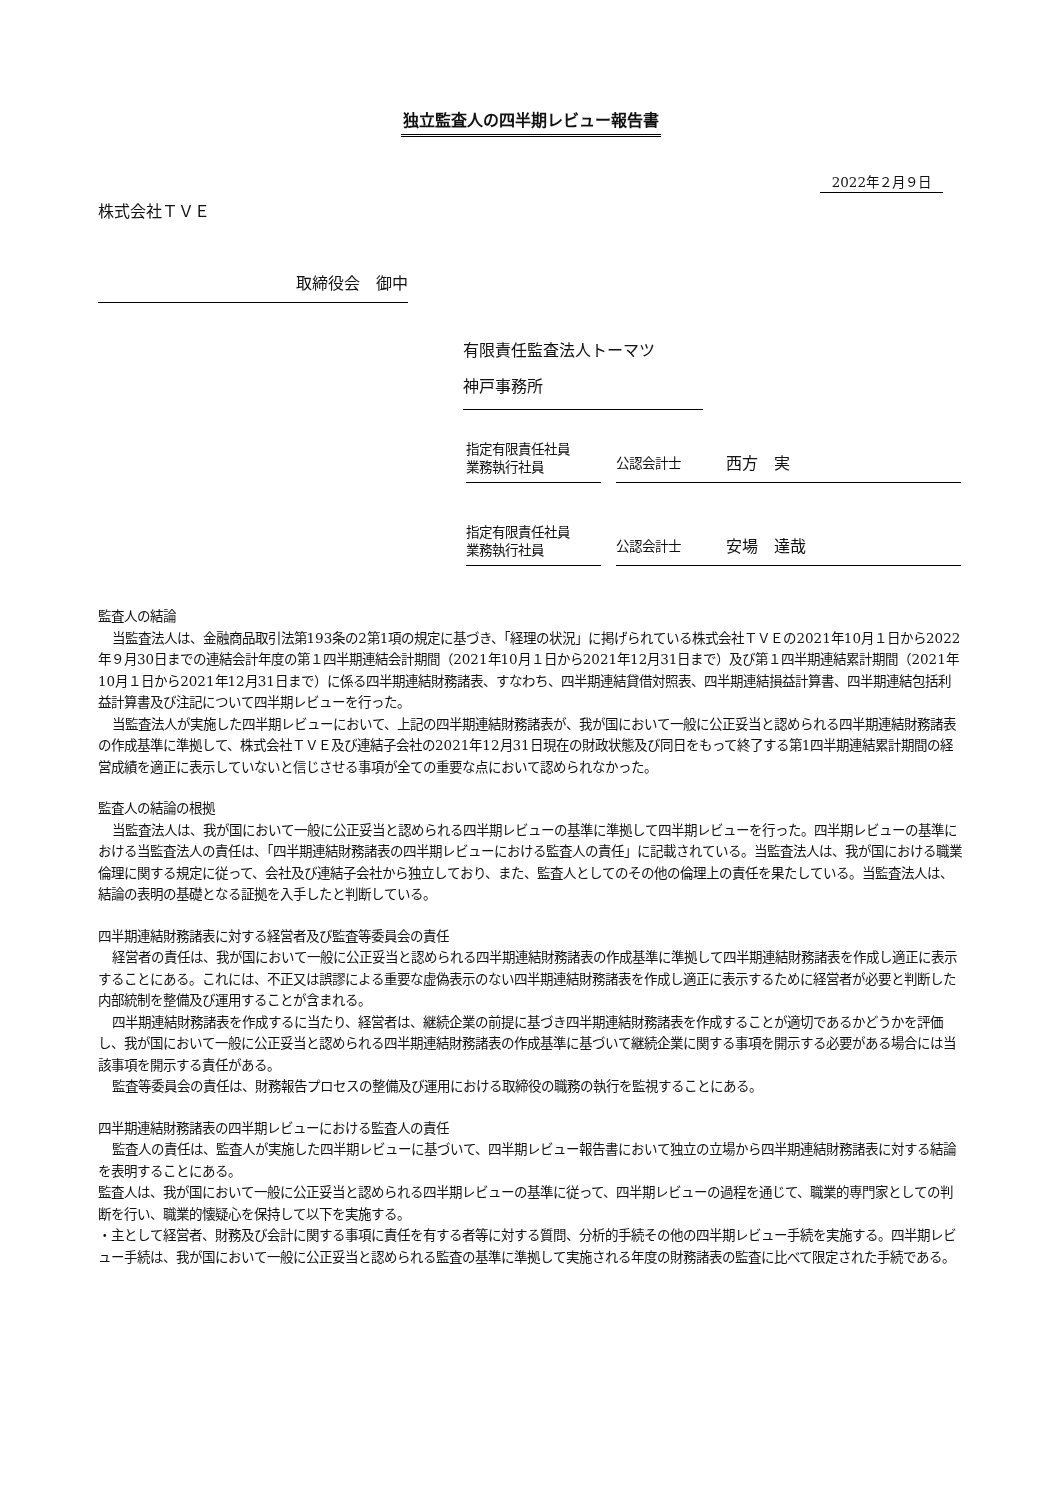独立監査人の四半期レビュー報告書
2022年２月９日
株式会社ＴＶＥ
取締役会　御中
有限責任監査法人トーマツ
神戸事務所
指定有限責任社員
業務執行社員
公認会計士 西方　実
指定有限責任社員
業務執行社員
公認会計士 安場　達哉
監査人の結論
当監査法人は、金融商品取引法第193条の2第1項の規定に基づき、「経理の状況」に掲げられている株式会社ＴＶＥの2021年10月１日から2022年９月30日までの連結会計年度の第１四半期連結会計期間（2021年10月１日から2021年12月31日まで）及び第１四半期連結累計期間（2021年10月１日から2021年12月31日まで）に係る四半期連結財務諸表、すなわち、四半期連結貸借対照表、四半期連結損益計算書、四半期連結包括利益計算書及び注記について四半期レビューを行った。
当監査法人が実施した四半期レビューにおいて、上記の四半期連結財務諸表が、我が国において一般に公正妥当と認められる四半期連結財務諸表の作成基準に準拠して、株式会社ＴＶＥ及び連結子会社の2021年12月31日現在の財政状態及び同日をもって終了する第1四半期連結累計期間の経営成績を適正に表示していないと信じさせる事項が全ての重要な点において認められなかった。
監査人の結論の根拠
当監査法人は、我が国において一般に公正妥当と認められる四半期レビューの基準に準拠して四半期レビューを行った。四半期レビューの基準における当監査法人の責任は、「四半期連結財務諸表の四半期レビューにおける監査人の責任」に記載されている。当監査法人は、我が国における職業倫理に関する規定に従って、会社及び連結子会社から独立しており、また、監査人としてのその他の倫理上の責任を果たしている。当監査法人は、結論の表明の基礎となる証拠を入手したと判断している。
四半期連結財務諸表に対する経営者及び監査等委員会の責任
経営者の責任は、我が国において一般に公正妥当と認められる四半期連結財務諸表の作成基準に準拠して四半期連結財務諸表を作成し適正に表示することにある。これには、不正又は誤謬による重要な虚偽表示のない四半期連結財務諸表を作成し適正に表示するために経営者が必要と判断した内部統制を整備及び運用することが含まれる。
四半期連結財務諸表を作成するに当たり、経営者は、継続企業の前提に基づき四半期連結財務諸表を作成することが適切であるかどうかを評価し、我が国において一般に公正妥当と認められる四半期連結財務諸表の作成基準に基づいて継続企業に関する事項を開示する必要がある場合には当該事項を開示する責任がある。
監査等委員会の責任は、財務報告プロセスの整備及び運用における取締役の職務の執行を監視することにある。
四半期連結財務諸表の四半期レビューにおける監査人の責任
監査人の責任は、監査人が実施した四半期レビューに基づいて、四半期レビュー報告書において独立の立場から四半期連結財務諸表に対する結論を表明することにある。
監査人は、我が国において一般に公正妥当と認められる四半期レビューの基準に従って、四半期レビューの過程を通じて、職業的専門家としての判断を行い、職業的懐疑心を保持して以下を実施する。
・主として経営者、財務及び会計に関する事項に責任を有する者等に対する質問、分析的手続その他の四半期レビュー手続を実施する。四半期レビュー手続は、我が国において一般に公正妥当と認められる監査の基準に準拠して実施される年度の財務諸表の監査に比べて限定された手続である。